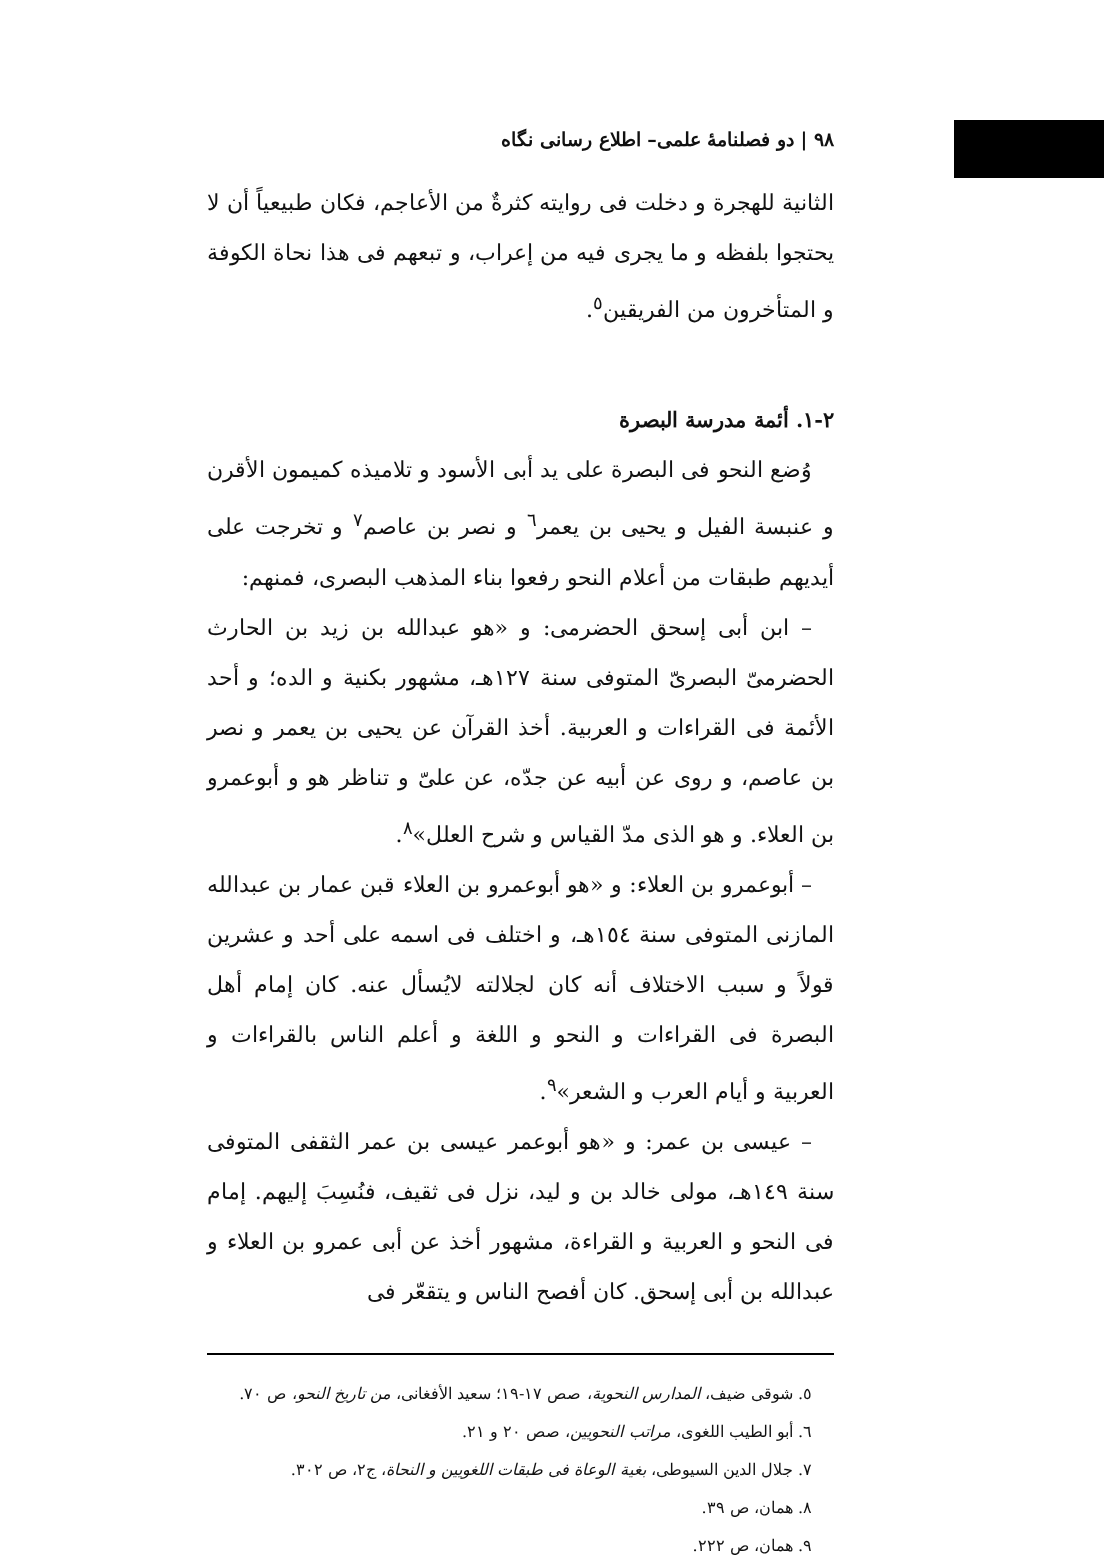٩٨ | دو فصلنامهٔ علمی– اطلاع رسانی نگاه
الثانية للهجرة و دخلت فی روايته كثرةٌ من الأعاجم، فكان طبيعياً أن لا يحتجوا بلفظه و ما يجری فيه من إعراب، و تبعهم فی هذا نحاة الكوفة و المتأخرون من الفريقين<sup>٥</sup>.
٢-١. أئمة مدرسة البصرة
وُضع النحو فی البصرة علی يد أبی الأسود و تلاميذه كميمون الأقرن و عنبسة الفيل و يحيی بن يعمر<sup>٦</sup> و نصر بن عاصم<sup>٧</sup> و تخرجت علی أيديهم طبقات من أعلام النحو رفعوا بناء المذهب البصری، فمنهم:
– ابن أبی إسحق الحضرمی: و «هو عبدالله بن زيد بن الحارث الحضرمیّ البصریّ المتوفی سنة ١٢٧هـ، مشهور بكنية و الده؛ و أحد الأئمة فی القراءات و العربية. أخذ القرآن عن يحيی بن يعمر و نصر بن عاصم، و روی عن أبيه عن جدّه، عن علیّ و تناظر هو و أبوعمرو بن العلاء. و هو الذی مدّ القياس و شرح العلل»<sup>٨</sup>.
– أبوعمرو بن العلاء: و «هو أبوعمرو بن العلاء قبن عمار بن عبدالله المازنی المتوفی سنة ١٥٤هـ، و اختلف فی اسمه علی أحد و عشرين قولاً و سبب الاختلاف أنه كان لجلالته لايُسأل عنه. كان إمام أهل البصرة فی القراءات و النحو و اللغة و أعلم الناس بالقراءات و العربية و أيام العرب و الشعر»<sup>٩</sup>.
– عيسی بن عمر: و «هو أبوعمر عيسی بن عمر الثقفی المتوفی سنة ١٤٩هـ، مولی خالد بن و ليد، نزل فی ثقيف، فنُسِبَ إليهم. إمام فی النحو و العربية و القراءة، مشهور أخذ عن أبی عمرو بن العلاء و عبدالله بن أبی إسحق. كان أفصح الناس و يتقعّر فی
٥. شوقی ضيف، المدارس النحوية، صص ١٧-١٩؛ سعيد الأفغانی، من تاريخ النحو، ص ٧٠.
٦. أبو الطيب اللغوی، مراتب النحويين، صص ٢٠ و ٢١.
٧. جلال الدين السيوطی، بغية الوعاة فی طبقات اللغويين و النحاة، ج٢، ص ٣٠٢.
٨. همان، ص ٣٩.
٩. همان، ص ٢٢٢.